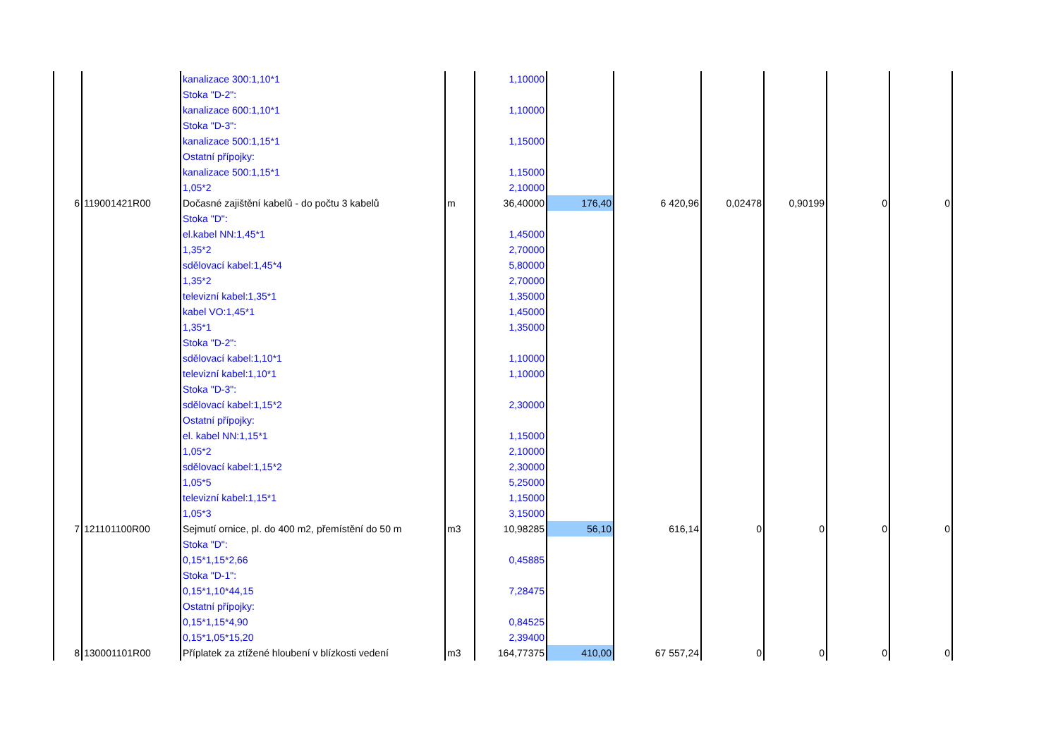| | | kanalizace 300:1,10*1 | | 1,10000 | | | | | | | |
| | | Stoka "D-2": | | | | | | | | | |
| | | kanalizace 600:1,10*1 | | 1,10000 | | | | | | | |
| | | Stoka "D-3": | | | | | | | | | |
| | | kanalizace 500:1,15*1 | | 1,15000 | | | | | | | |
| | | Ostatní přípojky: | | | | | | | | | |
| | | kanalizace 500:1,15*1 | | 1,15000 | | | | | | | |
| | | 1,05*2 | | 2,10000 | | | | | | | |
| 6 | 119001421R00 | Dočasné zajištění kabelů - do počtu 3 kabelů | m | 36,40000 | 176,40 | 6 420,96 | 0,02478 | 0,90199 | 0 | 0 | |
| | | Stoka "D": | | | | | | | | | |
| | | el.kabel NN:1,45*1 | | 1,45000 | | | | | | | |
| | | 1,35*2 | | 2,70000 | | | | | | | |
| | | sdělovací kabel:1,45*4 | | 5,80000 | | | | | | | |
| | | 1,35*2 | | 2,70000 | | | | | | | |
| | | televizní kabel:1,35*1 | | 1,35000 | | | | | | | |
| | | kabel VO:1,45*1 | | 1,45000 | | | | | | | |
| | | 1,35*1 | | 1,35000 | | | | | | | |
| | | Stoka "D-2": | | | | | | | | | |
| | | sdělovací kabel:1,10*1 | | 1,10000 | | | | | | | |
| | | televizní kabel:1,10*1 | | 1,10000 | | | | | | | |
| | | Stoka "D-3": | | | | | | | | | |
| | | sdělovací kabel:1,15*2 | | 2,30000 | | | | | | | |
| | | Ostatní přípojky: | | | | | | | | | |
| | | el. kabel NN:1,15*1 | | 1,15000 | | | | | | | |
| | | 1,05*2 | | 2,10000 | | | | | | | |
| | | sdělovací kabel:1,15*2 | | 2,30000 | | | | | | | |
| | | 1,05*5 | | 5,25000 | | | | | | | |
| | | televizní kabel:1,15*1 | | 1,15000 | | | | | | | |
| | | 1,05*3 | | 3,15000 | | | | | | | |
| 7 | 121101100R00 | Sejmutí ornice, pl. do 400 m2, přemístění do 50 m | m3 | 10,98285 | 56,10 | 616,14 | 0 | 0 | 0 | 0 | |
| | | Stoka "D": | | | | | | | | | |
| | | 0,15*1,15*2,66 | | 0,45885 | | | | | | | |
| | | Stoka "D-1": | | | | | | | | | |
| | | 0,15*1,10*44,15 | | 7,28475 | | | | | | | |
| | | Ostatní přípojky: | | | | | | | | | |
| | | 0,15*1,15*4,90 | | 0,84525 | | | | | | | |
| | | 0,15*1,05*15,20 | | 2,39400 | | | | | | | |
| 8 | 130001101R00 | Příplatek za ztížené hloubení v blízkosti vedení | m3 | 164,77375 | 410,00 | 67 557,24 | 0 | 0 | 0 | 0 | |